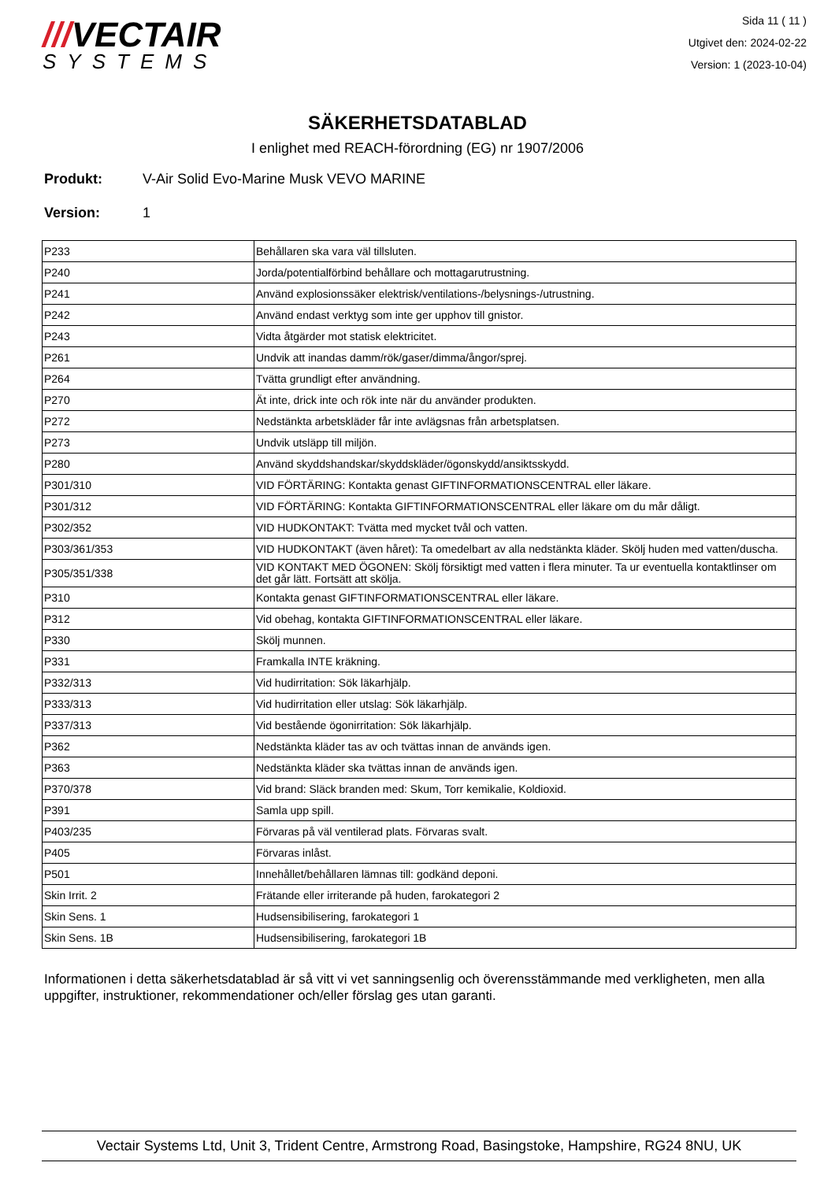///VECTAIR
SYSTEMS
Sida 11 ( 11 )
Utgivet den: 2024-02-22
Version: 1 (2023-10-04)
SÄKERHETSDATABLAD
I enlighet med REACH-förordning (EG) nr 1907/2006
Produkt: V-Air Solid Evo-Marine Musk VEVO MARINE
Version: 1
| P233 | Behållaren ska vara väl tillsluten. |
| P240 | Jorda/potentialförbind behållare och mottagarutrustning. |
| P241 | Använd explosionssäker elektrisk/ventilations-/belysnings-/utrustning. |
| P242 | Använd endast verktyg som inte ger upphov till gnistor. |
| P243 | Vidta åtgärder mot statisk elektricitet. |
| P261 | Undvik att inandas damm/rök/gaser/dimma/ångor/sprej. |
| P264 | Tvätta grundligt efter användning. |
| P270 | Ät inte, drick inte och rök inte när du använder produkten. |
| P272 | Nedstänkta arbetskläder får inte avlägsnas från arbetsplatsen. |
| P273 | Undvik utsläpp till miljön. |
| P280 | Använd skyddshandskar/skyddskläder/ögonskydd/ansiktsskydd. |
| P301/310 | VID FÖRTÄRING: Kontakta genast GIFTINFORMATIONSCENTRAL eller läkare. |
| P301/312 | VID FÖRTÄRING: Kontakta GIFTINFORMATIONSCENTRAL eller läkare om du mår dåligt. |
| P302/352 | VID HUDKONTAKT: Tvätta med mycket tvål och vatten. |
| P303/361/353 | VID HUDKONTAKT (även håret): Ta omedelbart av alla nedstänkta kläder. Skölj huden med vatten/duscha. |
| P305/351/338 | VID KONTAKT MED ÖGONEN: Skölj försiktigt med vatten i flera minuter. Ta ur eventuella kontaktlinser om det går lätt. Fortsätt att skölja. |
| P310 | Kontakta genast GIFTINFORMATIONSCENTRAL eller läkare. |
| P312 | Vid obehag, kontakta GIFTINFORMATIONSCENTRAL eller läkare. |
| P330 | Skölj munnen. |
| P331 | Framkalla INTE kräkning. |
| P332/313 | Vid hudirritation: Sök läkarhjälp. |
| P333/313 | Vid hudirritation eller utslag: Sök läkarhjälp. |
| P337/313 | Vid bestående ögonirritation: Sök läkarhjälp. |
| P362 | Nedstänkta kläder tas av och tvättas innan de används igen. |
| P363 | Nedstänkta kläder ska tvättas innan de används igen. |
| P370/378 | Vid brand: Släck branden med: Skum, Torr kemikalie, Koldioxid. |
| P391 | Samla upp spill. |
| P403/235 | Förvaras på väl ventilerad plats. Förvaras svalt. |
| P405 | Förvaras inlåst. |
| P501 | Innehållet/behållaren lämnas till: godkänd deponi. |
| Skin Irrit. 2 | Frätande eller irriterande på huden, farokategori 2 |
| Skin Sens. 1 | Hudsensibilisering, farokategori 1 |
| Skin Sens. 1B | Hudsensibilisering, farokategori 1B |
Informationen i detta säkerhetsdatablad är så vitt vi vet sanningsenlig och överensstämmande med verkligheten, men alla uppgifter, instruktioner, rekommendationer och/eller förslag ges utan garanti.
Vectair Systems Ltd, Unit 3, Trident Centre, Armstrong Road, Basingstoke, Hampshire, RG24 8NU, UK